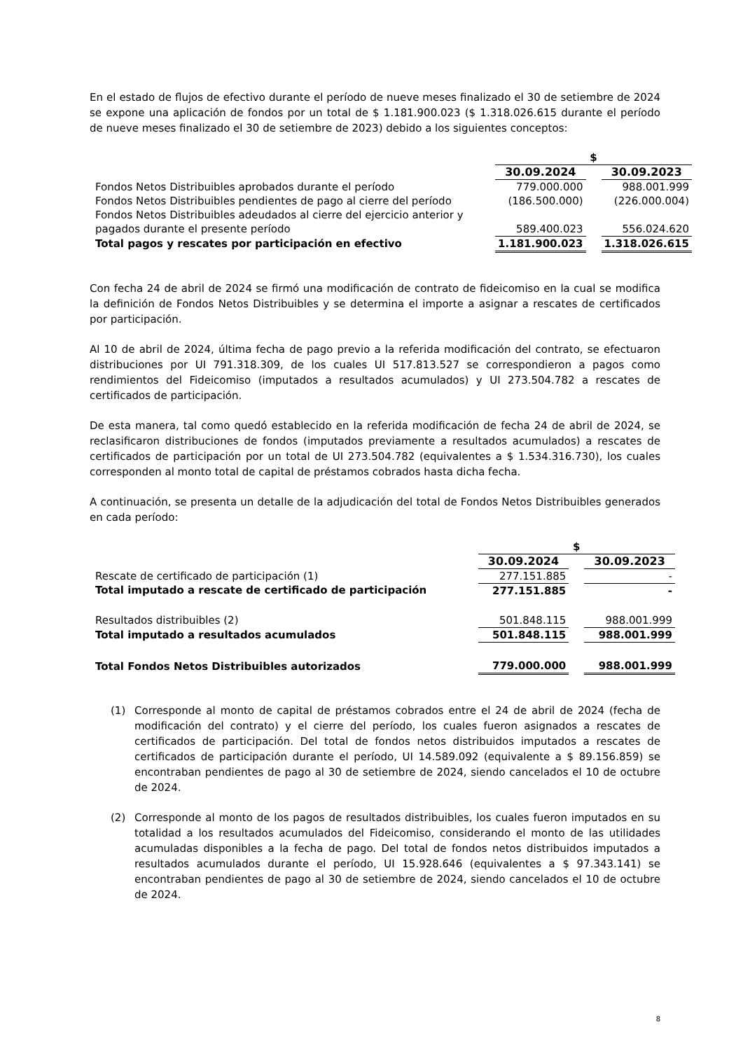En el estado de flujos de efectivo durante el período de nueve meses finalizado el 30 de setiembre de 2024 se expone una aplicación de fondos por un total de $ 1.181.900.023 ($ 1.318.026.615 durante el período de nueve meses finalizado el 30 de setiembre de 2023) debido a los siguientes conceptos:
| | $ | | |
| | 30.09.2024 | | 30.09.2023 |
| Fondos Netos Distribuibles aprobados durante el período | 779.000.000 | | 988.001.999 |
| Fondos Netos Distribuibles pendientes de pago al cierre del período | (186.500.000) | | (226.000.004) |
| Fondos Netos Distribuibles adeudados al cierre del ejercicio anterior y pagados durante el presente período | 589.400.023 | | 556.024.620 |
| Total pagos y rescates por participación en efectivo | 1.181.900.023 | | 1.318.026.615 |
Con fecha 24 de abril de 2024 se firmó una modificación de contrato de fideicomiso en la cual se modifica la definición de Fondos Netos Distribuibles y se determina el importe a asignar a rescates de certificados por participación.
Al 10 de abril de 2024, última fecha de pago previo a la referida modificación del contrato, se efectuaron distribuciones por UI 791.318.309, de los cuales UI 517.813.527 se correspondieron a pagos como rendimientos del Fideicomiso (imputados a resultados acumulados) y UI 273.504.782 a rescates de certificados de participación.
De esta manera, tal como quedó establecido en la referida modificación de fecha 24 de abril de 2024, se reclasificaron distribuciones de fondos (imputados previamente a resultados acumulados) a rescates de certificados de participación por un total de UI 273.504.782 (equivalentes a $ 1.534.316.730), los cuales corresponden al monto total de capital de préstamos cobrados hasta dicha fecha.
A continuación, se presenta un detalle de la adjudicación del total de Fondos Netos Distribuibles generados en cada período:
| | $ | | |
| | 30.09.2024 | | 30.09.2023 |
| Rescate de certificado de participación (1) | 277.151.885 | | - |
| Total imputado a rescate de certificado de participación | 277.151.885 | | - |
| Resultados distribuibles (2) | 501.848.115 | | 988.001.999 |
| Total imputado a resultados acumulados | 501.848.115 | | 988.001.999 |
| Total Fondos Netos Distribuibles autorizados | 779.000.000 | | 988.001.999 |
(1) Corresponde al monto de capital de préstamos cobrados entre el 24 de abril de 2024 (fecha de modificación del contrato) y el cierre del período, los cuales fueron asignados a rescates de certificados de participación. Del total de fondos netos distribuidos imputados a rescates de certificados de participación durante el período, UI 14.589.092 (equivalente a $ 89.156.859) se encontraban pendientes de pago al 30 de setiembre de 2024, siendo cancelados el 10 de octubre de 2024.
(2) Corresponde al monto de los pagos de resultados distribuibles, los cuales fueron imputados en su totalidad a los resultados acumulados del Fideicomiso, considerando el monto de las utilidades acumuladas disponibles a la fecha de pago. Del total de fondos netos distribuidos imputados a resultados acumulados durante el período, UI 15.928.646 (equivalentes a $ 97.343.141) se encontraban pendientes de pago al 30 de setiembre de 2024, siendo cancelados el 10 de octubre de 2024.
8